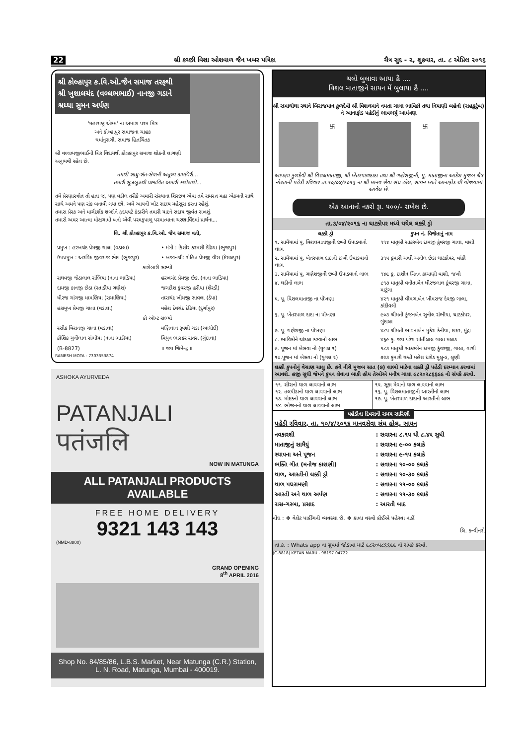22 શ્રી કચ્છી વિશા ઓશવાળ જૈન ખબર પત્રિકા ચૈત્ર સુદ - ૨, શુક્રવાર, તા. ૮ એપ્રિલ ૨૦૧૬
શ્રી કોલ્હાપુર ક.વિ.ઓ.જૈન સમાજ તરફથી
શ્રી ખુશાલચંદ (વલ્લભભાઈ) નાનજી ગડાને
શ્રધ્ધા સુમન અર્પણ
'મહારાષ્ટ્ર એકમ' ના અમારા પરમ મિત્ર
અને કોલ્હાપુર સમાજના ચાહક
ધર્માનુરાગી, સમાજ હિતચિંતક
શ્રી વલ્લભજીભાઈની ચિર વિદાયથી કોલ્હાપુર સમાજ શોકની લાગણી અનુભવી રહેલ છે.
તમારી સાધુ-સંત-સેવાની અતૂલ્ય કામગિરી...
તમારી સૂઝબૂઝથી પ્રભાવિત અમારી કારોબારી...
તમે પ્રેરણાસ્ત્રોત તો હતા જ, પણ વડીલ તરીકે અમારી સંસ્થાના શિરછત્ર એવા તમે સમસ્ત મહા એકમની સાથે સાથે અમને પણ રાંક બનાવી ગયા છો. અમે આપની ખોટ સદાય મહેસૂસ કરતા રહેશું.
તમારા પ્રેરક અને માર્ગદર્શક શબ્દોને હૃદયપટે કંડારીને તમારી યાદને સદાય જીવંત રાખશું.
તમારો અમર આત્મા મોક્ષગામી બનો એવી પરમકૃપાળુ પરમાત્માના ચરણાવિંદમાં પ્રાર્થના...
લિ. શ્રી કોલ્હાપુર ક.વિ.ઓ. જૈન સમાજ વતી,
| પ્રમુખ : હરખચંદ પ્રેમજી ગાલા (વડાલા) | • મંત્રી : કિશોર કરમશી દેઢિયા (ભુજપુર) |
| ઉપપ્રમુખ : અરવિંદ જીવરાજ ભેદા (ભુજપુર) | • ખજાનચી: રોહિત પ્રેમજી વીરા (દેશલપુર) |
| કારોબારી સભ્યો | |
| રાઘવજી જેઠાલાલ રાંભિયા (નાના ભાડિયા) | હરખચંદ પ્રેમજી છેડા (નાના ભાડિયા) |
| દામજી કાનજી છેડા (રતાડીયા ગણેશ) | જગદીશ કુંવરજી હરીયા (શેરડી) |
| ધીરજ ગાંગજી મામણિયા (રામાણિયા) | તારાચંદ ખીમજી સાવલા (ડેપા) |
| હસમુખ પ્રેમજી ગાલા (વડાલા) | મહેશ દેવચંદ દેઢિયા (દુર્ગાપુર) |
| કો ઑપ્ટ સભ્યો | |
| રસીક વિસનજી ગાલા (વડાલા) | મણિલાલ રૂપશી ગડા (આધોઈ) |
| કૌશિક ચુનીલાલ રાંભીયા (નાના ભાડીયા) | મિથુન ભાસ્કર સતરા (ગુંદાલા) |
| (B-8827) | ॥ જય જિનેન્દ્ર ॥ |
RAMESH MOTA - 7303353874
ASHOKA AYURVEDA
PATANJALI
पतंजलि
NOW IN MATUNGA
ALL PATANJALI PRODUCTS AVAILABLE
FREE HOME DELIVERY
9321 143 143
(NMD-8800)
GRAND OPENING
8<sup>th</sup> APRIL 2016
Shop No. 84/85/86, L.B.S. Market, Near Matunga (C.R.) Station,
L. N. Road, Matunga, Mumbai - 400019.
ચલો બુલાવા આયા હૈ ....
વિશલ માતાજીને સાયન મેં બુલાયા હૈ ....
શ્રી સમાઘોઘા સ્થાને બિરાજમાન કુળદેવી શ્રી વિશલમાને નમતા ગાલા ભાવિકો તથા નિયાણી બહેનો (સહકુટુંબ) ને આનાફોડ પહેડીનું ભાવભર્યુ આમંત્રણ
卐 卐
આપણા કુળદેવી શ્રી વિશલમાતાજી, શ્રી ખેતરપાળદાદા તથા શ્રી ગણેશજીની, પૂ. માતાજીના આદેશ મુજબ ચૈત્ર નોરતાની પહેડી રવિવાર તા.૧૦/૦૪/૨૦૧૬ ના શ્રી માનવ સેવા સંઘ હોલ, સાયન ખાતે આનાફોડ થી યોજવામાં આવેલ છે.
એક આનાનો નકરો રૂા. ૫૦૦/- રાખેલ છે.
તા.૩/૦૪/૨૦૧૬ ના ઘાટકોપર મધ્યે થયેલ લક્કી ડ્રો
| લક્કી ડ્રો | કુપન નં. વિજેતાનું નામ |
| --- | --- |
| ૧. સામૈયામાં પૂ. વિશલમાતાજીની છબી ઉપાડવાનો લાભ | ૧૧૪ માતુશ્રી સાકરબેન દામજી કુંવરજી ગાલા, વાશી |
| ૨. સામૈયામાં પૂ. ખેતરપાળ દાદાની છબી ઉપાડવાનો લાભ | ૩૧૫ કુમારી ચશ્વી અનીલ છેડા ઘાટકોપર, વાંકી |
| ૩. સામૈયામાં પૂ. ગણેશજીની છબી ઉપાડવાનો લાભ | ૧૪૯ કુ. દાશીન ચિંતન કાચાણી વાશી, જખૌ |
| ૪. ઘડીનો લાભ | ૮૧૭ માતુશ્રી વનીતાબેન ધીરજલાલ કુંવરજી ગાલા, માટુંગા |
| ૫. પૂ. વિશલમાતાજી ના પોંખણા | ૪૨૧ માતુશ્રી વીમળાબેન ખીમરાજ દેવજી ગાલા, કાંદીવલી |
| ૬. પૂ. ખેતરપાળ દાદા ના પોંખણા | ૯૦૩ શ્રીમતી કુંજનબેન સુનીલ રાંભીયા, ઘાટકોપર, ગુંદાલા |
| ૭. પૂ. ગણેશજી ના પોંખણા | ૪૮૫ શ્રીમતી ભાવનાબેન મુકેશ કેનીયા, દાદર, મુંદ્રા |
| ૮. ભાવિકોને ચાંદલા કરવાનો લાભ | ૪૬૯ કુ. જય પરેશ શાંતીલાલ ગાલા મલાડ |
| ૯. પૂજન માં બેસવા નો (યુગલ ૧) | ૧૮૩ માતુશ્રી સાકરબેન દામજી કુંવરજી, ગાલા, વાશી |
| ૧૦.પૂજન માં બેસવા નો (યુગલ ૨) | ૭૨૩ કુમારી યશ્વી મહેશ ધરોડ મુલુન્ડ, લુણી |
લક્કી કુપનોનું વેચાણ ચાલુ છે. હવે નીચે મુજબ સાત (૭) લાભો માટેના લક્કી ડ્રો પહેડી દરમ્યાન કરવામાં આવશે. હજી સુધી જેમને કુપન લેવાના બાકી હોય તેઓએ મનીષ ગાલા ૯૮૨૦૨૮૬૬૯૯ નો સંપર્ક કરવો.
| ૧૧. શીરાનો થાળ લાવવાનો લાભ ૧૨. તલપીંડાનો થાળ લાવવાનો લાભ ૧૩. મોદકનો થાળ લાવવાનો લાભ ૧૪. ભોજનનો થાળ લાવવાનો લાભ | ૧૫. સૂકા મેવાનો થાળ લાવવાનો લાભ ૧૬. પૂ. વિશલમાતાજીની આરતીનો લાભ ૧૭. પૂ. ખેતરપાળ દાદાની આરતીનો લાભ |
પહેડીના દિવસની સમય સારિણી
પહેડી રવિવાર, તા. ૧૦/૪/૨૦૧૬ માનવસેવા સંઘ હોલ, સાયન
| નવકારશી | : સવારના ૮.૧૫ થી ૮.૪૫ સુધી |
| માતાજીનું સામૈયું | : સવારના ૯-૦૦ કલાકે |
| સ્થાપના અને પૂજન | : સવારના ૯-૧૫ કલાકે |
| ભક્તિ ગીત (મનોજ કારાણી) | : સવારના ૧૦-૦૦ કલાકે |
| થાળ, આરતીનો લક્કી ડ્રો | : સવારના ૧૦-૩૦ કલાકે |
| થાળ પધરામણી | : સવારના ૧૧-૦૦ કલાકે |
| આરતી અને થાળ અર્પણ | : સવારના ૧૧-૩૦ કલાકે |
| રાસ-ગરબા, પ્રસાદ | : આરતી બાદ |
નોંધ : ❖ વેલેટ પાર્કીંગની વ્યવસ્થા છે. ❖ કાળા વસ્ત્રો કોઈએ પહેરવા નહીં
લિ. કન્વીનરો
તા.ક. : Whats app ના ગ્રુપમાં જોડાવા માટે ૯૮૨૦૫૮૬૬૯૯ નો સંપર્ક કરવો.
(C-8818) KETAN MARU - 98197 04722